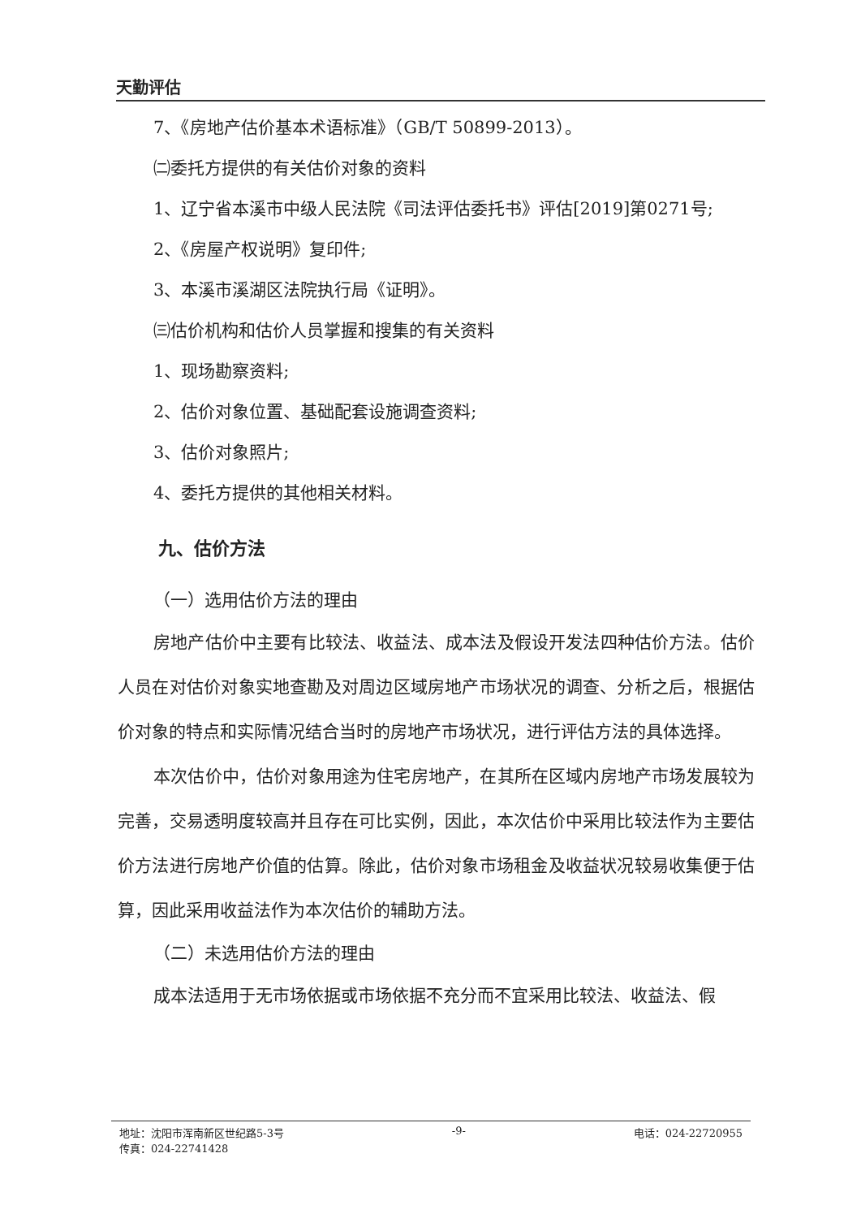天勤评估
7、《房地产估价基本术语标准》（GB/T 50899-2013）。
㈡委托方提供的有关估价对象的资料
1、辽宁省本溪市中级人民法院《司法评估委托书》评估[2019]第0271号;
2、《房屋产权说明》复印件;
3、本溪市溪湖区法院执行局《证明》。
㈢估价机构和估价人员掌握和搜集的有关资料
1、现场勘察资料;
2、估价对象位置、基础配套设施调查资料;
3、估价对象照片;
4、委托方提供的其他相关材料。
九、估价方法
（一）选用估价方法的理由
房地产估价中主要有比较法、收益法、成本法及假设开发法四种估价方法。估价人员在对估价对象实地查勘及对周边区域房地产市场状况的调查、分析之后，根据估价对象的特点和实际情况结合当时的房地产市场状况，进行评估方法的具体选择。
本次估价中，估价对象用途为住宅房地产，在其所在区域内房地产市场发展较为完善，交易透明度较高并且存在可比实例，因此，本次估价中采用比较法作为主要估价方法进行房地产价值的估算。除此，估价对象市场租金及收益状况较易收集便于估算，因此采用收益法作为本次估价的辅助方法。
（二）未选用估价方法的理由
成本法适用于无市场依据或市场依据不充分而不宜采用比较法、收益法、假
地址：沈阳市浑南新区世纪路5-3号 -9- 电话：024-22720955
传真：024-22741428